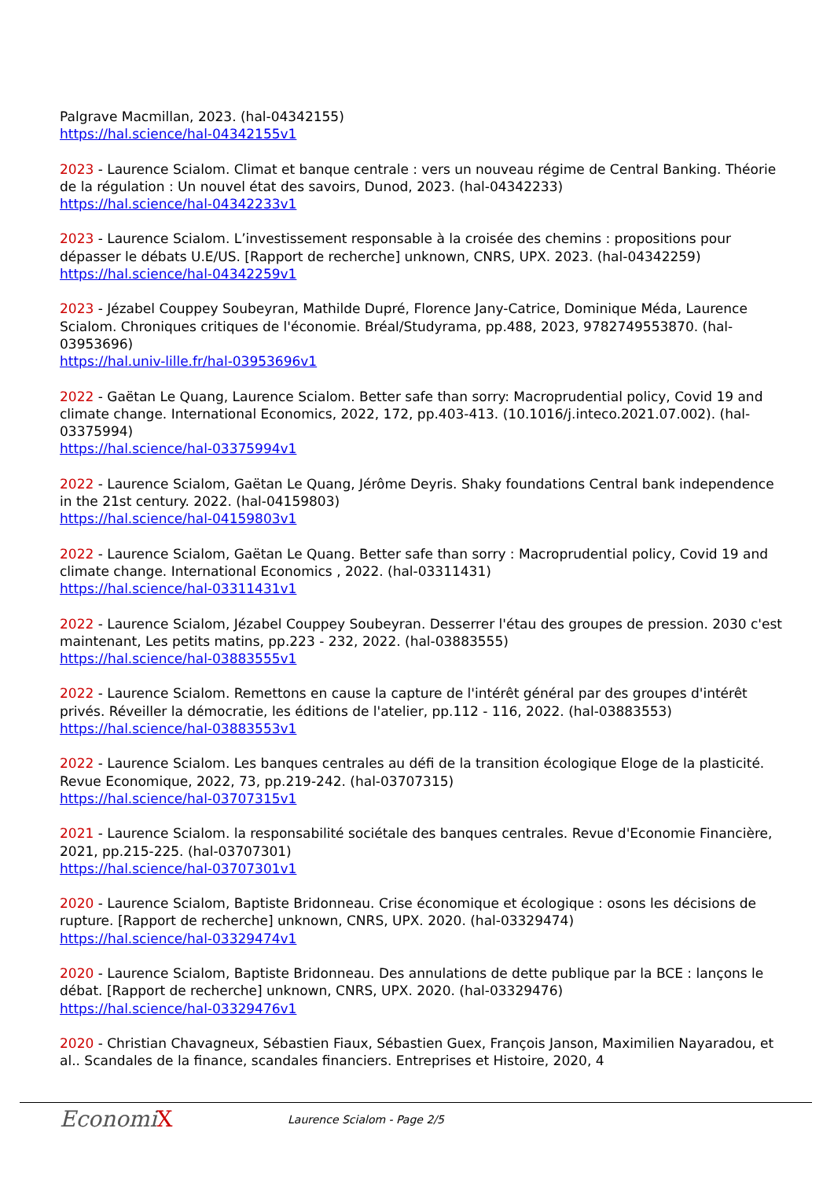Palgrave Macmillan, 2023. (hal-04342155)
https://hal.science/hal-04342155v1
2023 - Laurence Scialom. Climat et banque centrale : vers un nouveau régime de Central Banking. Théorie de la régulation : Un nouvel état des savoirs, Dunod, 2023. (hal-04342233)
https://hal.science/hal-04342233v1
2023 - Laurence Scialom. L’investissement responsable à la croisée des chemins : propositions pour dépasser le débats U.E/US. [Rapport de recherche] unknown, CNRS, UPX. 2023. (hal-04342259)
https://hal.science/hal-04342259v1
2023 - Jézabel Couppey Soubeyran, Mathilde Dupré, Florence Jany-Catrice, Dominique Méda, Laurence Scialom. Chroniques critiques de l'économie. Bréal/Studyrama, pp.488, 2023, 9782749553870. (hal-03953696)
https://hal.univ-lille.fr/hal-03953696v1
2022 - Gaëtan Le Quang, Laurence Scialom. Better safe than sorry: Macroprudential policy, Covid 19 and climate change. International Economics, 2022, 172, pp.403-413. (10.1016/j.inteco.2021.07.002). (hal-03375994)
https://hal.science/hal-03375994v1
2022 - Laurence Scialom, Gaëtan Le Quang, Jérôme Deyris. Shaky foundations Central bank independence in the 21st century. 2022. (hal-04159803)
https://hal.science/hal-04159803v1
2022 - Laurence Scialom, Gaëtan Le Quang. Better safe than sorry : Macroprudential policy, Covid 19 and climate change. International Economics , 2022. (hal-03311431)
https://hal.science/hal-03311431v1
2022 - Laurence Scialom, Jézabel Couppey Soubeyran. Desserrer l'étau des groupes de pression. 2030 c'est maintenant, Les petits matins, pp.223 - 232, 2022. (hal-03883555)
https://hal.science/hal-03883555v1
2022 - Laurence Scialom. Remettons en cause la capture de l'intérêt général par des groupes d'intérêt privés. Réveiller la démocratie, les éditions de l'atelier, pp.112 - 116, 2022. (hal-03883553)
https://hal.science/hal-03883553v1
2022 - Laurence Scialom. Les banques centrales au défi de la transition écologique Eloge de la plasticité. Revue Economique, 2022, 73, pp.219-242. (hal-03707315)
https://hal.science/hal-03707315v1
2021 - Laurence Scialom. la responsabilité sociétale des banques centrales. Revue d'Economie Financière, 2021, pp.215-225. (hal-03707301)
https://hal.science/hal-03707301v1
2020 - Laurence Scialom, Baptiste Bridonneau. Crise économique et écologique : osons les décisions de rupture. [Rapport de recherche] unknown, CNRS, UPX. 2020. (hal-03329474)
https://hal.science/hal-03329474v1
2020 - Laurence Scialom, Baptiste Bridonneau. Des annulations de dette publique par la BCE : lançons le débat. [Rapport de recherche] unknown, CNRS, UPX. 2020. (hal-03329476)
https://hal.science/hal-03329476v1
2020 - Christian Chavagneux, Sébastien Fiaux, Sébastien Guex, François Janson, Maximilien Nayaradou, et al.. Scandales de la finance, scandales financiers. Entreprises et Histoire, 2020, 4
EconomiX
Laurence Scialom - Page 2/5